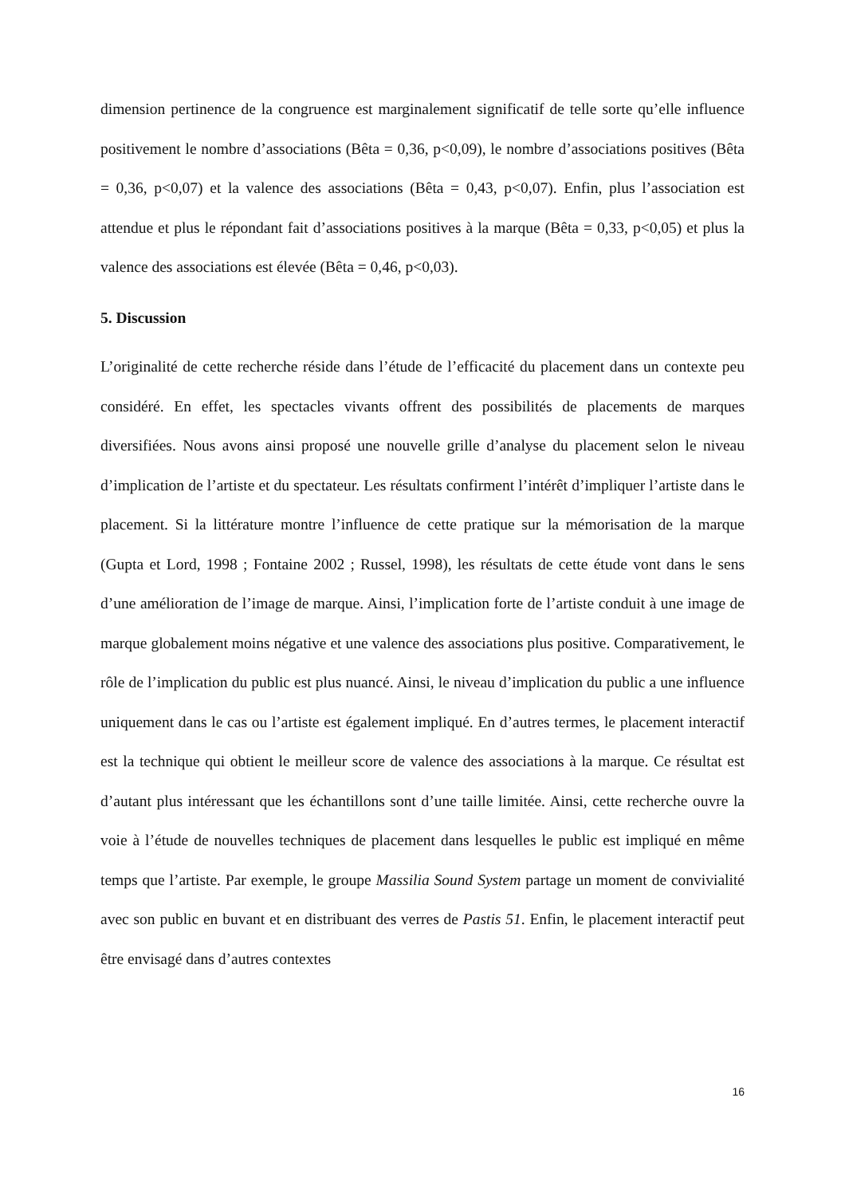dimension pertinence de la congruence est marginalement significatif de telle sorte qu’elle influence positivement le nombre d’associations (Bêta = 0,36, p<0,09), le nombre d’associations positives (Bêta = 0,36, p<0,07) et la valence des associations (Bêta = 0,43, p<0,07). Enfin, plus l’association est attendue et plus le répondant fait d’associations positives à la marque (Bêta = 0,33, p<0,05) et plus la valence des associations est élevée (Bêta = 0,46, p<0,03).
5. Discussion
L’originalité de cette recherche réside dans l’étude de l’efficacité du placement dans un contexte peu considéré. En effet, les spectacles vivants offrent des possibilités de placements de marques diversifiées. Nous avons ainsi proposé une nouvelle grille d’analyse du placement selon le niveau d’implication de l’artiste et du spectateur. Les résultats confirment l’intérêt d’impliquer l’artiste dans le placement. Si la littérature montre l’influence de cette pratique sur la mémorisation de la marque (Gupta et Lord, 1998 ; Fontaine 2002 ; Russel, 1998), les résultats de cette étude vont dans le sens d’une amélioration de l’image de marque. Ainsi, l’implication forte de l’artiste conduit à une image de marque globalement moins négative et une valence des associations plus positive. Comparativement, le rôle de l’implication du public est plus nuancé. Ainsi, le niveau d’implication du public a une influence uniquement dans le cas ou l’artiste est également impliqué. En d’autres termes, le placement interactif est la technique qui obtient le meilleur score de valence des associations à la marque. Ce résultat est d’autant plus intéressant que les échantillons sont d’une taille limitée. Ainsi, cette recherche ouvre la voie à l’étude de nouvelles techniques de placement dans lesquelles le public est impliqué en même temps que l’artiste. Par exemple, le groupe Massilia Sound System partage un moment de convivialité avec son public en buvant et en distribuant des verres de Pastis 51. Enfin, le placement interactif peut être envisagé dans d’autres contextes
16